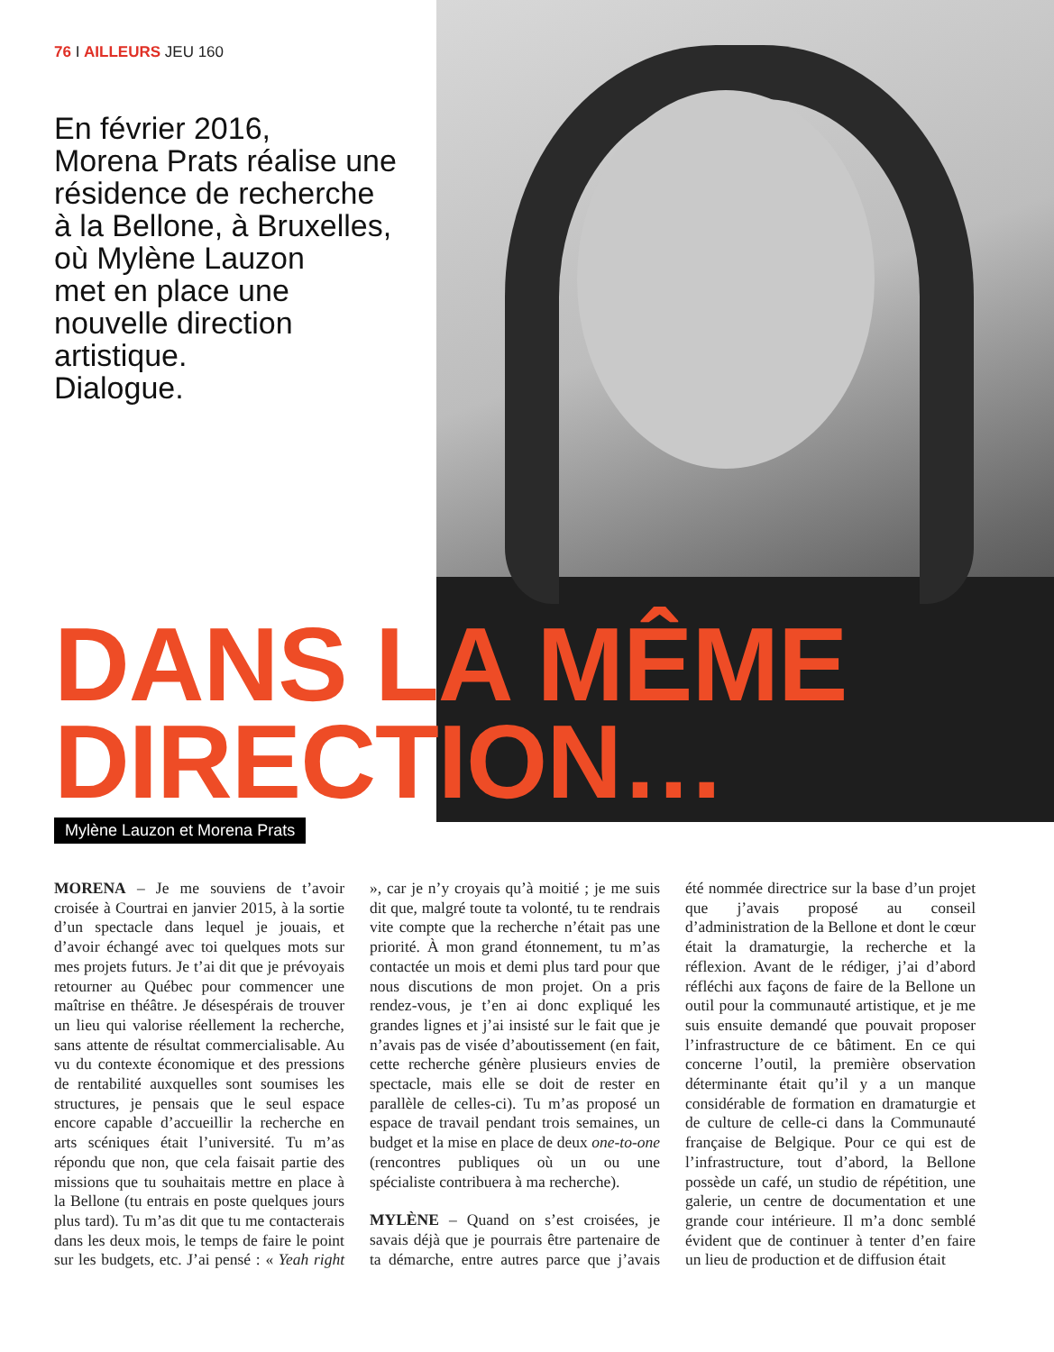76 I AILLEURS JEU 160
En février 2016,
Morena Prats réalise une résidence de recherche
à la Bellone, à Bruxelles,
où Mylène Lauzon
met en place une nouvelle direction artistique.
Dialogue.
DANS LA MÊME
DIRECTION…
Mylène Lauzon et Morena Prats
MORENA – Je me souviens de t’avoir croisée à Courtrai en janvier 2015, à la sortie d’un spectacle dans lequel je jouais, et d’avoir échangé avec toi quelques mots sur mes projets futurs. Je t’ai dit que je prévoyais retourner au Québec pour commencer une maîtrise en théâtre. Je désespérais de trouver un lieu qui valorise réellement la recherche, sans attente de résultat commercialisable. Au vu du contexte économique et des pressions de rentabilité auxquelles sont soumises les structures, je pensais que le seul espace encore capable d’accueillir la recherche en arts scéniques était l’université. Tu m’as répondu que non, que cela faisait partie des missions que tu souhaitais mettre en place à la Bellone (tu entrais en poste quelques jours plus tard). Tu m’as dit que tu me contacterais dans les deux mois, le temps de faire le point sur les budgets, etc. J’ai pensé : « Yeah right », car je n’y croyais qu’à moitié ; je me suis dit que, malgré toute ta volonté, tu te rendrais vite compte que la recherche n’était pas une priorité. À mon grand étonnement, tu m’as contactée un mois et demi plus tard pour que nous discutions de mon projet. On a pris rendez-vous, je t’en ai donc expliqué les grandes lignes et j’ai insisté sur le fait que je n’avais pas de visée d’aboutissement (en fait, cette recherche génère plusieurs envies de spectacle, mais elle se doit de rester en parallèle de celles-ci). Tu m’as proposé un espace de travail pendant trois semaines, un budget et la mise en place de deux one-to-one (rencontres publiques où un ou une spécialiste contribuera à ma recherche).
MYLÈNE – Quand on s’est croisées, je savais déjà que je pourrais être partenaire de ta démarche, entre autres parce que j’avais été nommée directrice sur la base d’un projet que j’avais proposé au conseil d’administration de la Bellone et dont le cœur était la dramaturgie, la recherche et la réflexion. Avant de le rédiger, j’ai d’abord réfléchi aux façons de faire de la Bellone un outil pour la communauté artistique, et je me suis ensuite demandé que pouvait proposer l’infrastructure de ce bâtiment. En ce qui concerne l’outil, la première observation déterminante était qu’il y a un manque considérable de formation en dramaturgie et de culture de celle-ci dans la Communauté française de Belgique. Pour ce qui est de l’infrastructure, tout d’abord, la Bellone possède un café, un studio de répétition, une galerie, un centre de documentation et une grande cour intérieure. Il m’a donc semblé évident que de continuer à tenter d’en faire un lieu de production et de diffusion était